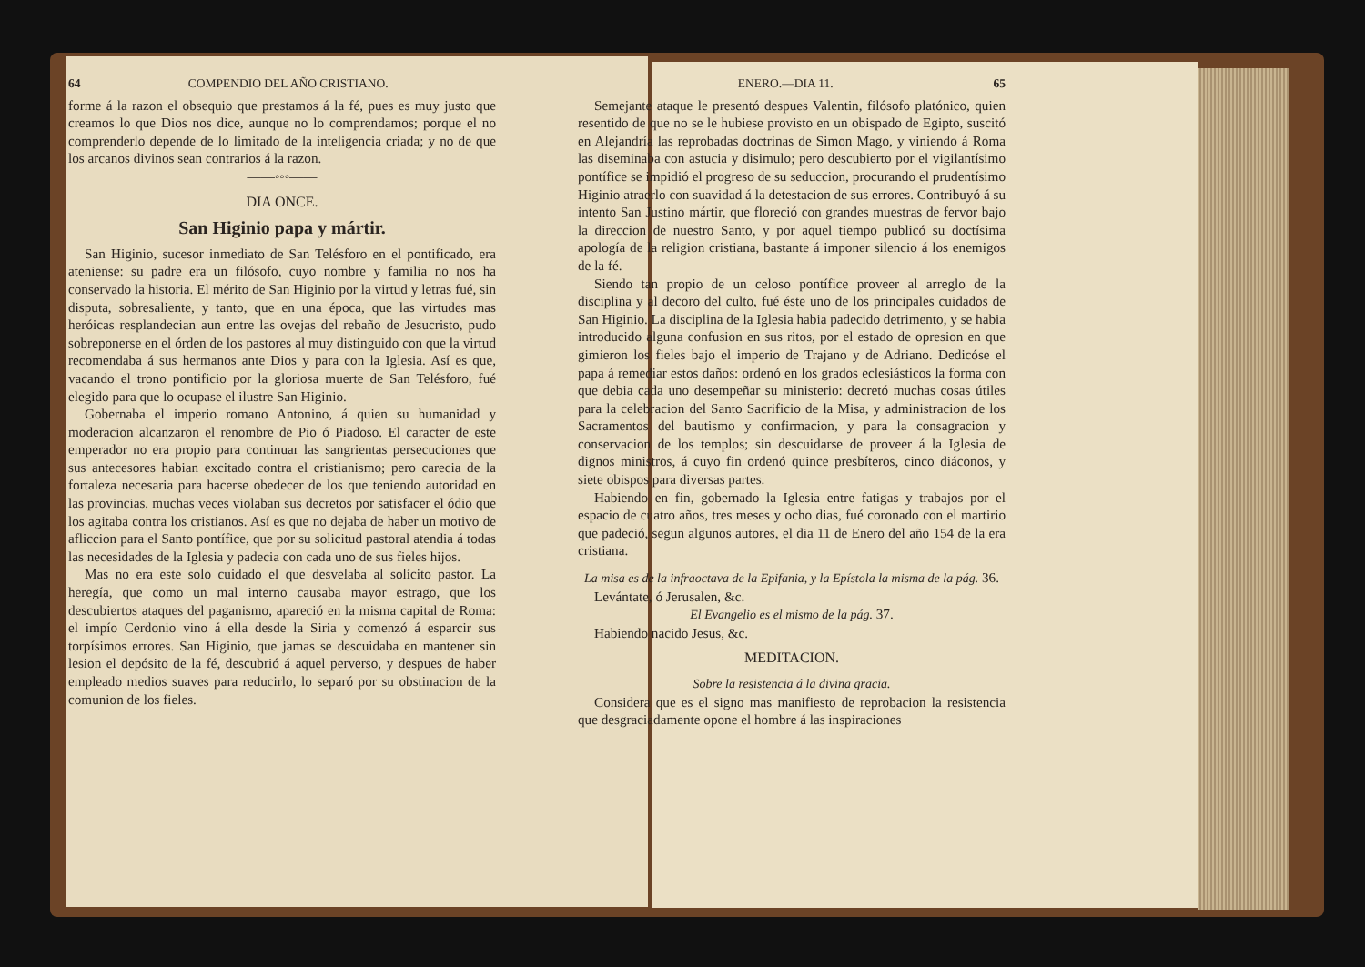64 COMPENDIO DEL AÑO CRISTIANO.
forme á la razon el obsequio que prestamos á la fé, pues es muy justo que creamos lo que Dios nos dice, aunque no lo comprendamos; porque el no comprenderlo depende de lo limitado de la inteligencia criada; y no de que los arcanos divinos sean contrarios á la razon.
——◦◦◦——
DIA ONCE.
San Higinio papa y mártir.
San Higinio, sucesor inmediato de San Telésforo en el pontificado, era ateniense: su padre era un filósofo, cuyo nombre y familia no nos ha conservado la historia. El mérito de San Higinio por la virtud y letras fué, sin disputa, sobresaliente, y tanto, que en una época, que las virtudes mas heróicas resplandecian aun entre las ovejas del rebaño de Jesucristo, pudo sobreponerse en el órden de los pastores al muy distinguido con que la virtud recomendaba á sus hermanos ante Dios y para con la Iglesia. Así es que, vacando el trono pontificio por la gloriosa muerte de San Telésforo, fué elegido para que lo ocupase el ilustre San Higinio.
Gobernaba el imperio romano Antonino, á quien su humanidad y moderacion alcanzaron el renombre de Pio ó Piadoso. El caracter de este emperador no era propio para continuar las sangrientas persecuciones que sus antecesores habian excitado contra el cristianismo; pero carecia de la fortaleza necesaria para hacerse obedecer de los que teniendo autoridad en las provincias, muchas veces violaban sus decretos por satisfacer el ódio que los agitaba contra los cristianos. Así es que no dejaba de haber un motivo de afliccion para el Santo pontífice, que por su solicitud pastoral atendia á todas las necesidades de la Iglesia y padecia con cada uno de sus fieles hijos.
Mas no era este solo cuidado el que desvelaba al solícito pastor. La heregía, que como un mal interno causaba mayor estrago, que los descubiertos ataques del paganismo, apareció en la misma capital de Roma: el impío Cerdonio vino á ella desde la Siria y comenzó á esparcir sus torpísimos errores. San Higinio, que jamas se descuidaba en mantener sin lesion el depósito de la fé, descubrió á aquel perverso, y despues de haber empleado medios suaves para reducirlo, lo separó por su obstinacion de la comunion de los fieles.
ENERO.—DIA 11. 65
Semejante ataque le presentó despues Valentin, filósofo platónico, quien resentido de que no se le hubiese provisto en un obispado de Egipto, suscitó en Alejandría las reprobadas doctrinas de Simon Mago, y viniendo á Roma las diseminaba con astucia y disimulo; pero descubierto por el vigilantísimo pontífice se impidió el progreso de su seduccion, procurando el prudentísimo Higinio atraerlo con suavidad á la detestacion de sus errores. Contribuyó á su intento San Justino mártir, que floreció con grandes muestras de fervor bajo la direccion de nuestro Santo, y por aquel tiempo publicó su doctísima apología de la religion cristiana, bastante á imponer silencio á los enemigos de la fé.
Siendo tan propio de un celoso pontífice proveer al arreglo de la disciplina y al decoro del culto, fué éste uno de los principales cuidados de San Higinio. La disciplina de la Iglesia habia padecido detrimento, y se habia introducido alguna confusion en sus ritos, por el estado de opresion en que gimieron los fieles bajo el imperio de Trajano y de Adriano. Dedicóse el papa á remediar estos daños: ordenó en los grados eclesiásticos la forma con que debia cada uno desempeñar su ministerio: decretó muchas cosas útiles para la celebracion del Santo Sacrificio de la Misa, y administracion de los Sacramentos del bautismo y confirmacion, y para la consagracion y conservacion de los templos; sin descuidarse de proveer á la Iglesia de dignos ministros, á cuyo fin ordenó quince presbíteros, cinco diáconos, y siete obispos para diversas partes.
Habiendo en fin, gobernado la Iglesia entre fatigas y trabajos por el espacio de cuatro años, tres meses y ocho dias, fué coronado con el martirio que padeció, segun algunos autores, el dia 11 de Enero del año 154 de la era cristiana.
La misa es de la infraoctava de la Epifania, y la Epístola la misma de la pág. 36.
Levántate, ó Jerusalen, &c.
El Evangelio es el mismo de la pág. 37.
Habiendo nacido Jesus, &c.
MEDITACION.
Sobre la resistencia á la divina gracia.
Considera que es el signo mas manifiesto de reprobacion la resistencia que desgraciadamente opone el hombre á las inspiraciones